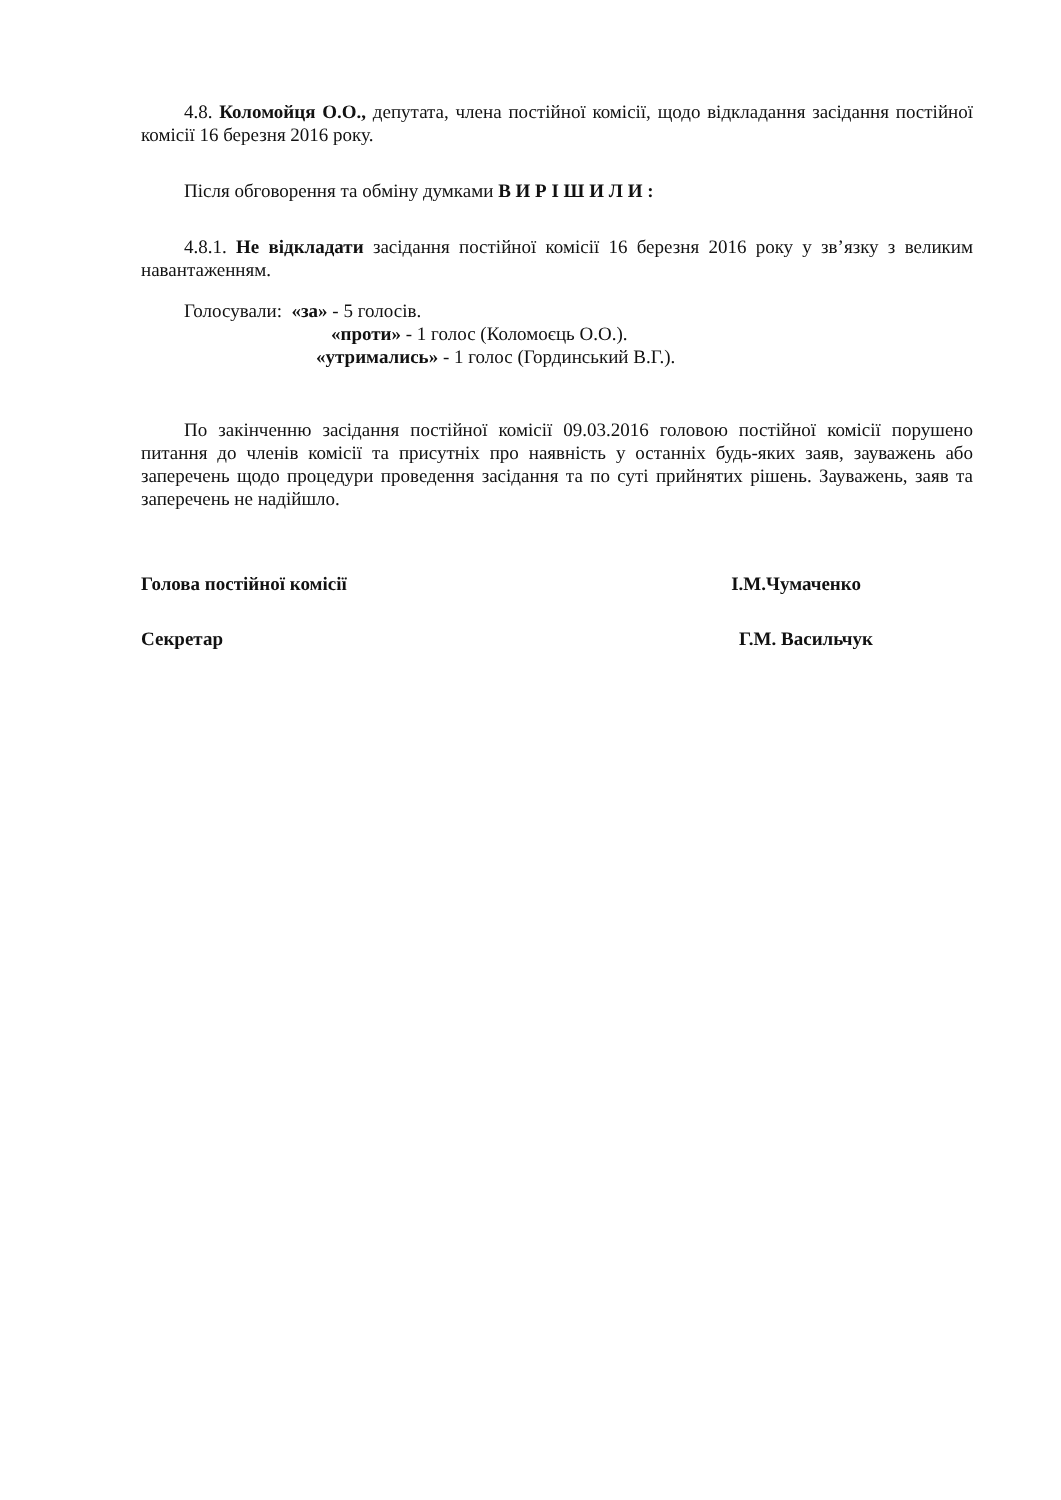4.8. Коломойця О.О., депутата, члена постійної комісії, щодо відкладання засідання постійної комісії 16 березня 2016 року.
Після обговорення та обміну думками В И Р І Ш И Л И :
4.8.1. Не відкладати засідання постійної комісії 16 березня 2016 року у зв’язку з великим навантаженням.
Голосували: «за» - 5 голосів.
«проти» - 1 голос (Коломоєць О.О.).
«утримались» - 1 голос (Гординський В.Г.).
По закінченню засідання постійної комісії 09.03.2016 головою постійної комісії порушено питання до членів комісії та присутніх про наявність у останніх будь-яких заяв, зауважень або заперечень щодо процедури проведення засідання та по суті прийнятих рішень. Зауважень, заяв та заперечень не надійшло.
Голова постійної комісії І.М.Чумаченко
Секретар Г.М. Васильчук